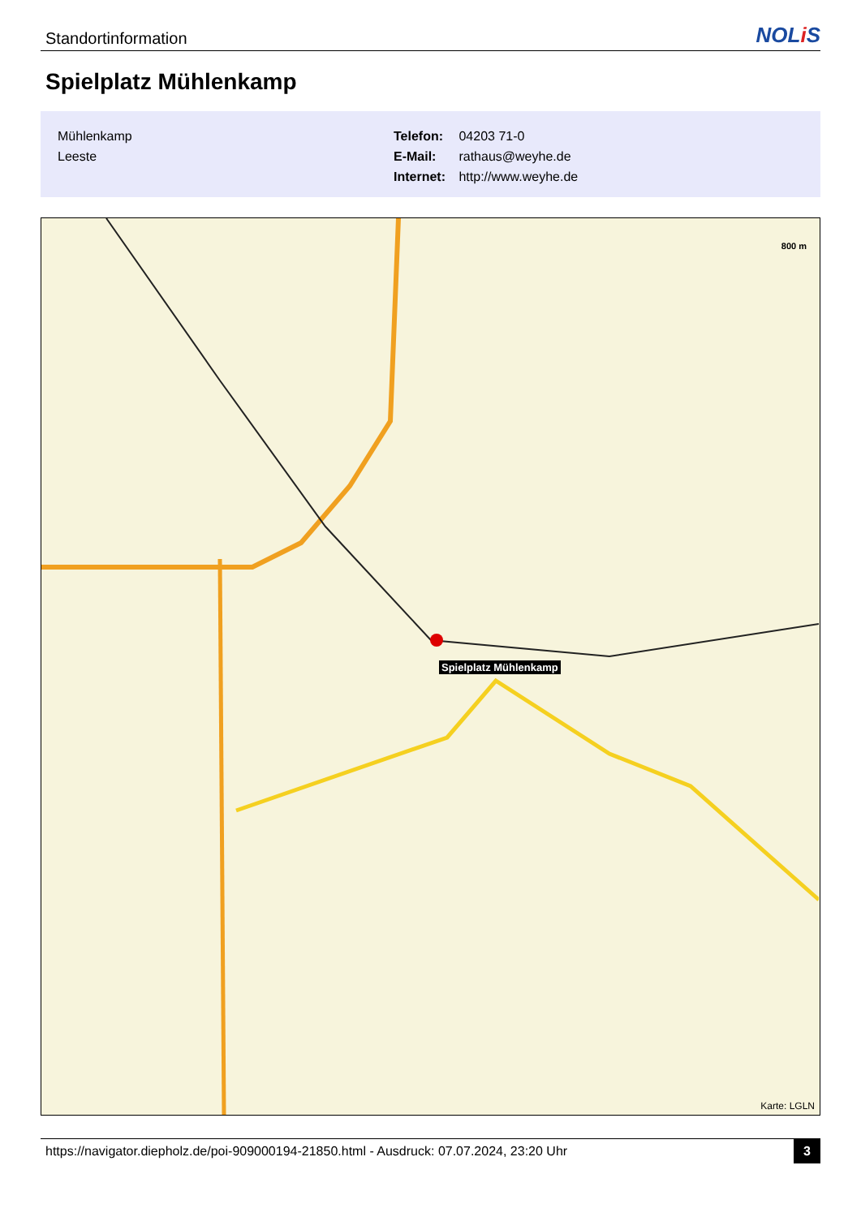Standortinformation
NOLi S
Spielplatz Mühlenkamp
Mühlenkamp
Leeste
Telefon: 04203 71-0
E-Mail: rathaus@weyhe.de
Internet: http://www.weyhe.de
800 m
Spielplatz Mühlenkamp
Karte: LGLN
https://navigator.diepholz.de/poi-909000194-21850.html - Ausdruck: 07.07.2024, 23:20 Uhr
3